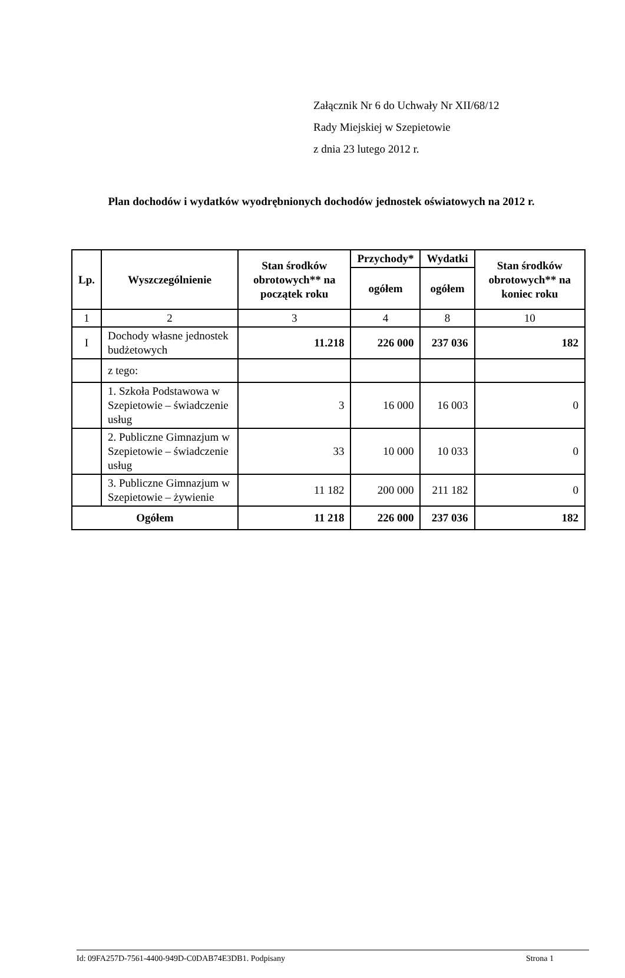Załącznik Nr 6 do Uchwały Nr XII/68/12
Rady Miejskiej w Szepietowie
z dnia 23 lutego 2012 r.
Plan dochodów i wydatków wyodrębnionych dochodów jednostek oświatowych na 2012 r.
| Lp. | Wyszczególnienie | Stan środków obrotowych** na początek roku | Przychody* | Wydatki | Stan środków obrotowych** na koniec roku |
| --- | --- | --- | --- | --- | --- |
| | | | ogółem | ogółem | |
| 1 | 2 | 3 | 4 | 8 | 10 |
| I | Dochody własne jednostek budżetowych | 11.218 | 226 000 | 237 036 | 182 |
| | z tego: | | | | |
| | 1. Szkoła Podstawowa w Szepietowie – świadczenie usług | 3 | 16 000 | 16 003 | 0 |
| | 2. Publiczne Gimnazjum w Szepietowie – świadczenie usług | 33 | 10 000 | 10 033 | 0 |
| | 3. Publiczne Gimnazjum w Szepietowie – żywienie | 11 182 | 200 000 | 211 182 | 0 |
| Ogółem | | 11 218 | 226 000 | 237 036 | 182 |
Id: 09FA257D-7561-4400-949D-C0DAB74E3DB1. Podpisany Strona 1